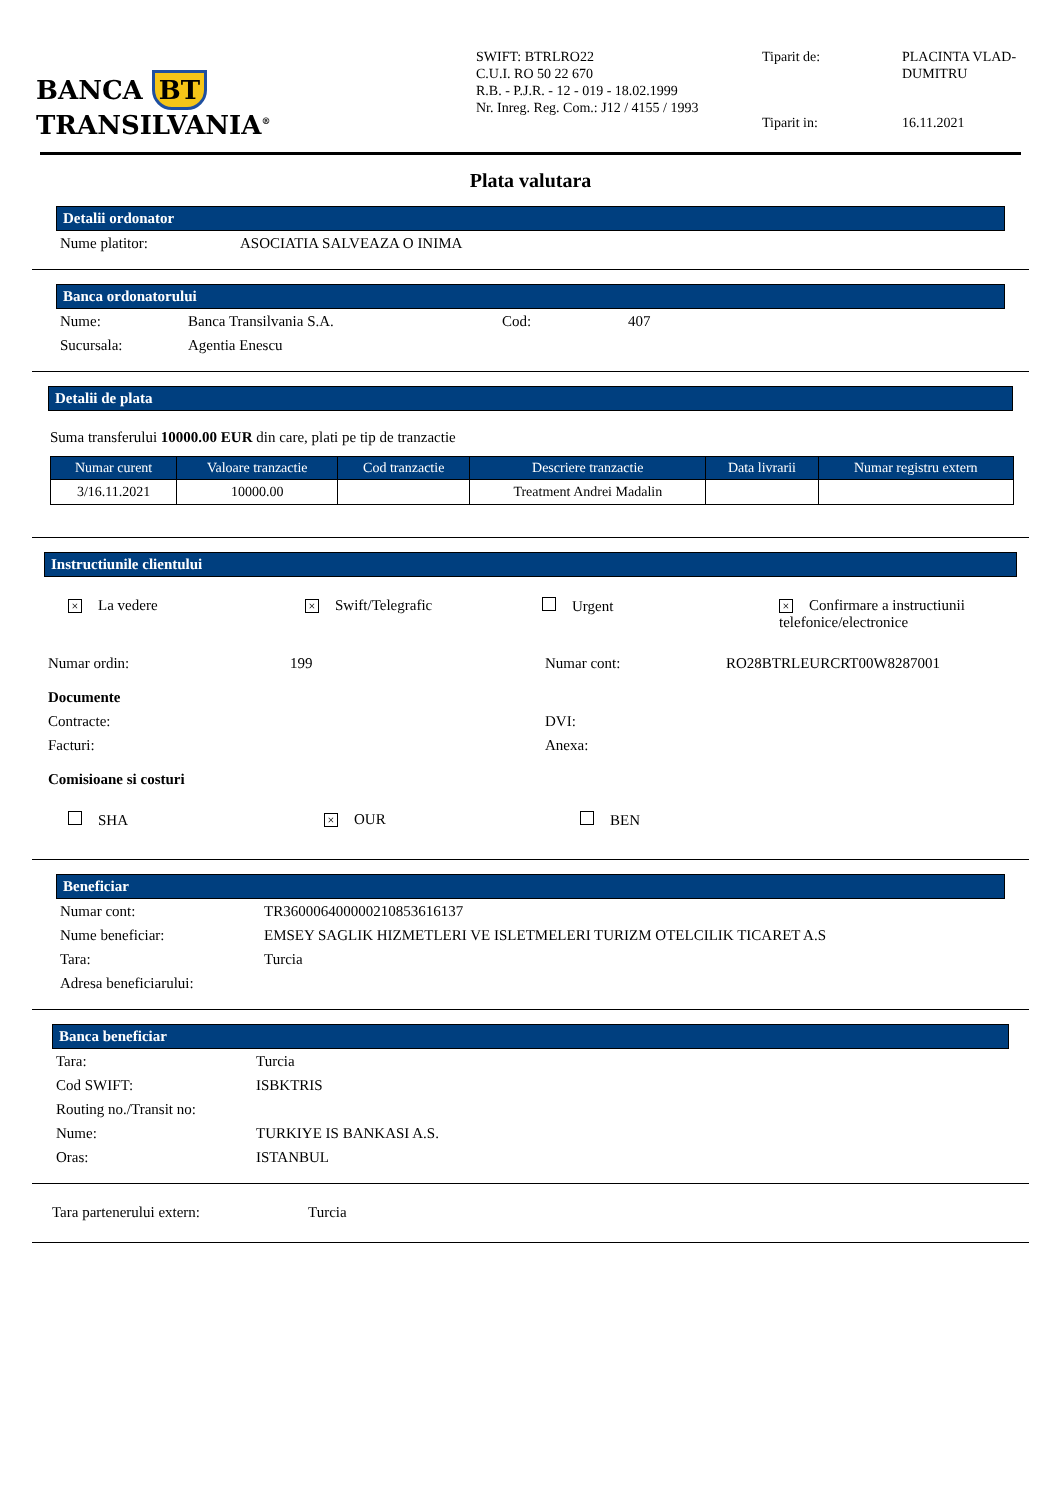BANCA BT TRANSILVANIA<sup>®</sup>
SWIFT: BTRLRO22
C.U.I. RO 50 22 670
R.B. - P.J.R. - 12 - 019 - 18.02.1999
Nr. Inreg. Reg. Com.: J12 / 4155 / 1993
Tiparit de:
PLACINTA VLAD-DUMITRU
Tiparit in:
16.11.2021
Plata valutara
Detalii ordonator
Nume platitor: ASOCIATIA SALVEAZA O INIMA
Banca ordonatorului
Nume: Banca Transilvania S.A. Cod: 407
Sucursala: Agentia Enescu
Detalii de plata
Suma transferului 10000.00 EUR din care, plati pe tip de tranzactie
| Numar curent | Valoare tranzactie | Cod tranzactie | Descriere tranzactie | Data livrarii | Numar registru extern |
| --- | --- | --- | --- | --- | --- |
| 3/16.11.2021 | 10000.00 | | Treatment Andrei Madalin | | |
Instructiunile clientului
× La vedere
× Swift/Telegrafic Urgent
× Confirmare a instructiunii telefonice/electronice
Numar ordin: 199 Numar cont: RO28BTRLEURCRT00W8287001
Documente
Contracte: DVI:
Facturi: Anexa:
Comisioane si costuri
SHA
× OUR BEN
Beneficiar
Numar cont: TR360006400000210853616137
Nume beneficiar: EMSEY SAGLIK HIZMETLERI VE ISLETMELERI TURIZM OTELCILIK TICARET A.S
Tara: Turcia
Adresa beneficiarului:
Banca beneficiar
Tara: Turcia
Cod SWIFT: ISBKTRIS
Routing no./Transit no:
Nume: TURKIYE IS BANKASI A.S.
Oras: ISTANBUL
Tara partenerului extern: Turcia